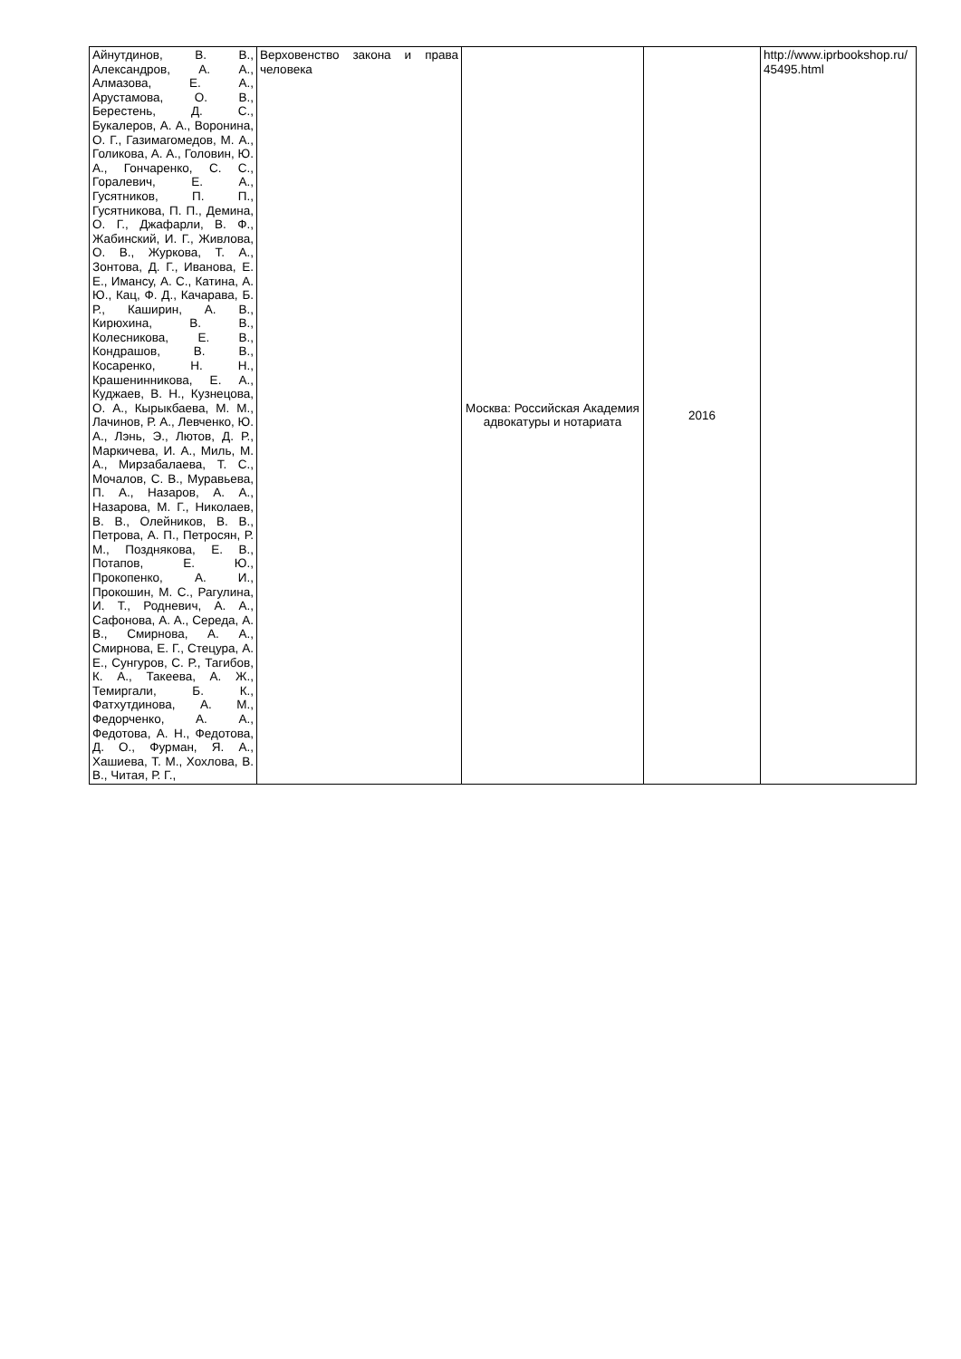| Айнутдинов, В. В., Александров, А. А., Алмазова, Е. А., Арустамова, О. В., Берестень, Д. С., Букалеров, А. А., Воронина, О. Г., Газимагомедов, М. А., Голикова, А. А., Головин, Ю. А., Гончаренко, С. С., Горалевич, Е. А., Гусятников, П. П., Гусятникова, П. П., Демина, О. Г., Джафарли, В. Ф., Жабинский, И. Г., Живлова, О. В., Журкова, Т. А., Зонтова, Д. Г., Иванова, Е. Е., Имансу, А. С., Катина, А. Ю., Кац, Ф. Д., Качарава, Б. Р., Каширин, А. В., Кирюхина, В. В., Колесникова, Е. В., Кондрашов, В. В., Косаренко, Н. Н., Крашенинникова, Е. А., Куджаев, В. Н., Кузнецова, О. А., Кырыкбаева, М. М., Лачинов, Р. А., Левченко, Ю. А., Лэнь, Э., Лютов, Д. Р., Маркичева, И. А., Миль, М. А., Мирзабалаева, Т. С., Мочалов, С. В., Муравьева, П. А., Назаров, А. А., Назарова, М. Г., Николаев, В. В., Олейников, В. В., Петрова, А. П., Петросян, Р. М., Позднякова, Е. В., Потапов, Е. Ю., Прокопенко, А. И., Прокошин, М. С., Рагулина, И. Т., Родневич, А. А., Сафонова, А. А., Середа, А. В., Смирнова, А. А., Смирнова, Е. Г., Стецура, А. Е., Сунгуров, С. Р., Тагибов, К. А., Такеева, А. Ж., Темиргали, Б. К., Фатхутдинова, А. М., Федорченко, А. А., Федотова, А. Н., Федотова, Д. О., Фурман, Я. А., Хашиева, Т. М., Хохлова, В. В., Читая, Р. Г., | Верховенство закона и права человека | Москва: Российская Академия адвокатуры и нотариата | 2016 | http://www.iprbookshop.ru/45495.html |